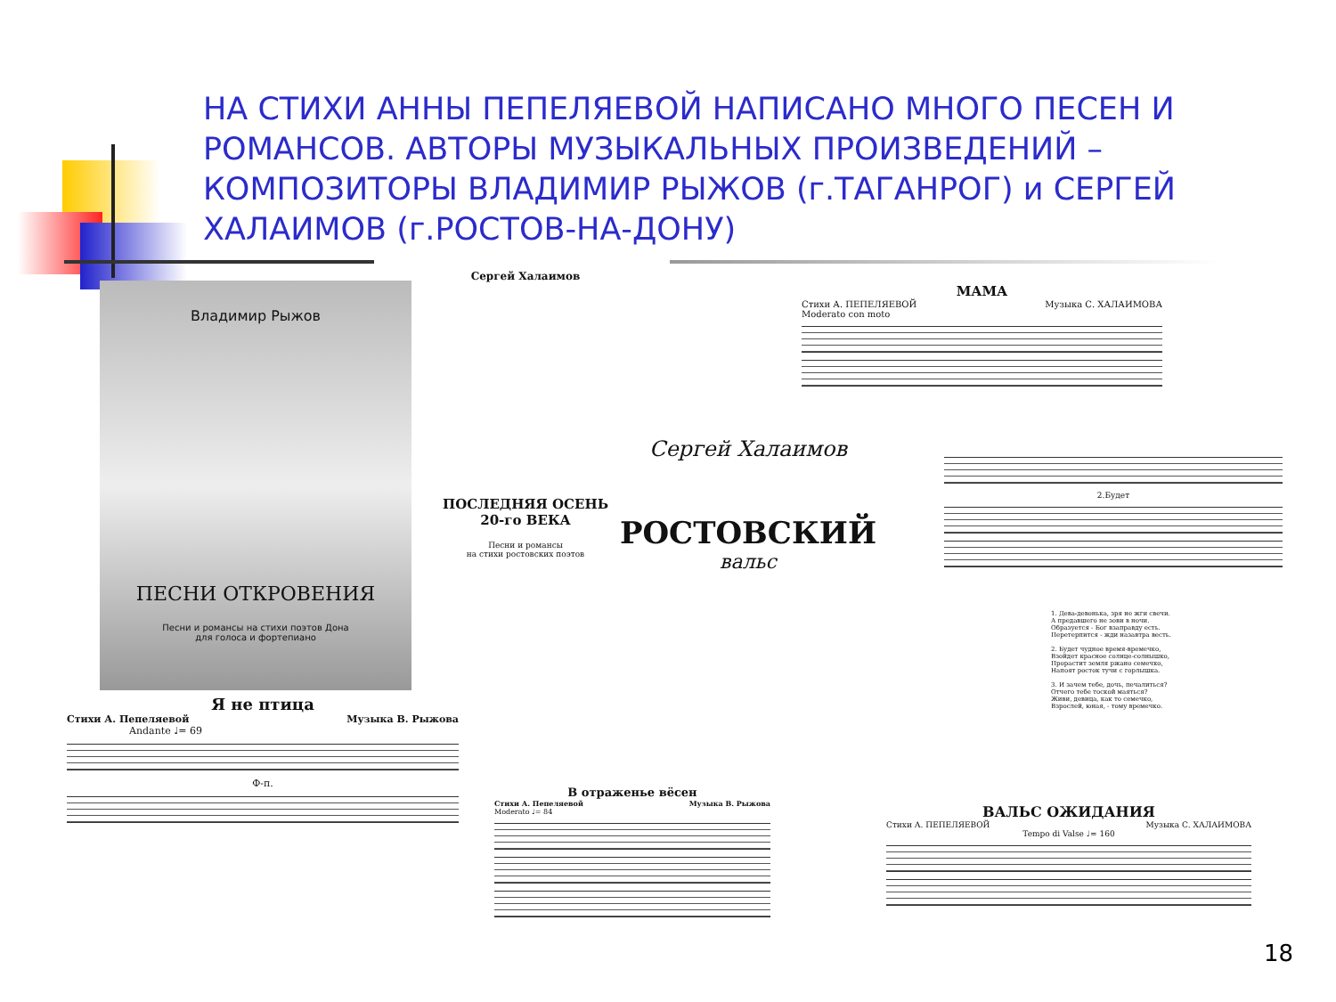НА СТИХИ АННЫ ПЕПЕЛЯЕВОЙ НАПИСАНО МНОГО ПЕСЕН И РОМАНСОВ. АВТОРЫ МУЗЫКАЛЬНЫХ ПРОИЗВЕДЕНИЙ – КОМПОЗИТОРЫ ВЛАДИМИР РЫЖОВ (г.ТАГАНРОГ) и СЕРГЕЙ ХАЛАИМОВ (г.РОСТОВ-НА-ДОНУ)
Владимир Рыжов
ПЕСНИ ОТКРОВЕНИЯ
Песни и романсы на стихи поэтов Дона
для голоса и фортепиано
Сергей Халаимов
ПОСЛЕДНЯЯ ОСЕНЬ
20-го ВЕКА
Песни и романсы
на стихи ростовских поэтов
Сергей Халаимов
РОСТОВСКИЙ
вальс
МАМА
Стихи А. ПЕПЕЛЯЕВОЙ Музыка С. ХАЛАИМОВА
Moderato con moto
2.Будет
1. Дева-девонька, зря не жги свечи.
А предавшего не зови в ночи.
Образуется - Бог взаправду есть.
Перетерпится - жди назавтра весть.
2. Будет чудное время-времечко,
Взойдет красное солнце-солнышко,
Прорастит земля ржано семечко,
Напоят росток тучи с горлышка.
3. И зачем тебе, дочь, печалиться?
Отчего тебе тоской маяться?
Живи, девица, как то семечко,
Взрослей, юная, - тому времечко.
Я не птица
Стихи А. Пепеляевой Музыка В. Рыжова
Andante ♩= 69
Ф-п.
В отраженье вёсен
Стихи А. Пепеляевой Музыка В. Рыжова
Moderato ♩= 84
ВАЛЬС ОЖИДАНИЯ
Стихи А. ПЕПЕЛЯЕВОЙ Музыка С. ХАЛАИМОВА
Tempo di Valse ♩= 160
18